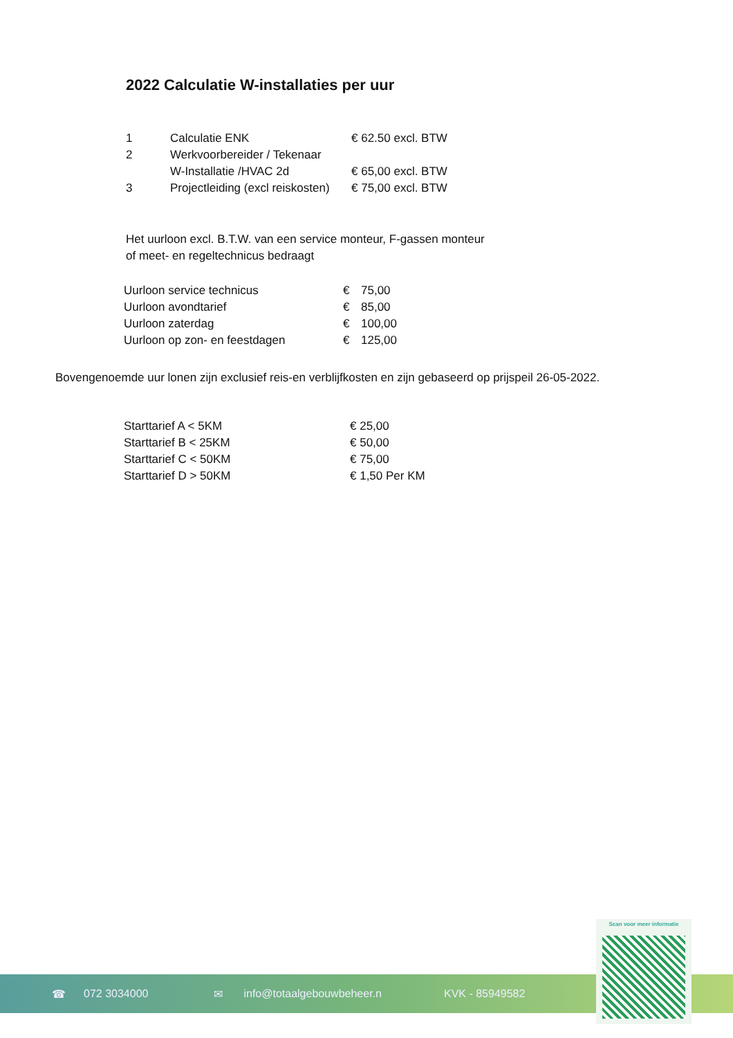2022 Calculatie W-installaties per uur
| 1 | Calculatie ENK | € 62.50 excl. BTW |
| 2 | Werkvoorbereider / Tekenaar | |
| | W-Installatie /HVAC 2d | € 65,00 excl. BTW |
| 3 | Projectleiding (excl reiskosten) | € 75,00 excl. BTW |
Het uurloon excl. B.T.W. van een service monteur, F-gassen monteur
of meet- en regeltechnicus bedraagt
| Uurloon service technicus | € | 75,00 |
| Uurloon avondtarief | € | 85,00 |
| Uurloon zaterdag | € | 100,00 |
| Uurloon op zon- en feestdagen | € | 125,00 |
Bovengenoemde uur lonen zijn exclusief reis-en verblijfkosten en zijn gebaseerd op prijspeil 26-05-2022.
| Starttarief A < 5KM | € 25,00 |
| Starttarief B < 25KM | € 50,00 |
| Starttarief C < 50KM | € 75,00 |
| Starttarief D > 50KM | € 1,50 Per KM |
☎ 072 3034000 ✉ info@totaalgebouwbeheer.n KVK - 85949582
Scan voor meer informatie